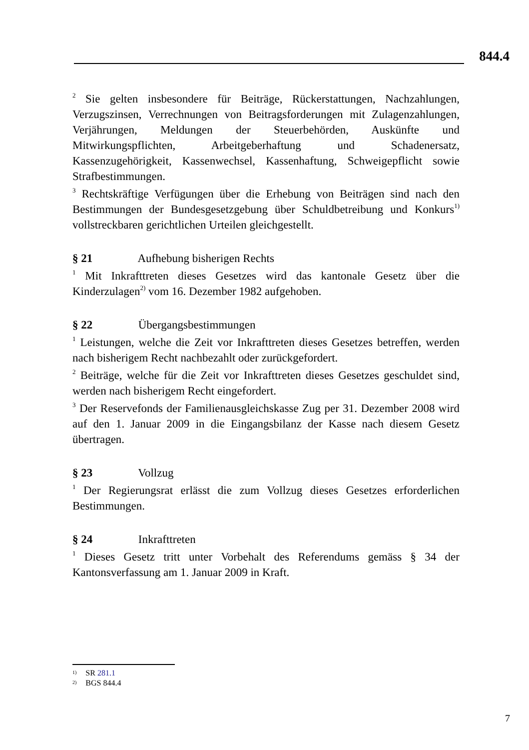844.4
<sup>2</sup> Sie gelten insbesondere für Beiträge, Rückerstattungen, Nachzahlungen, Verzugszinsen, Verrechnungen von Beitragsforderungen mit Zulagenzahlungen, Verjährungen, Meldungen der Steuerbehörden, Auskünfte und Mitwirkungspflichten, Arbeitgeberhaftung und Schadenersatz, Kassenzugehörigkeit, Kassenwechsel, Kassenhaftung, Schweigepflicht sowie Strafbestimmungen.
<sup>3</sup> Rechtskräftige Verfügungen über die Erhebung von Beiträgen sind nach den Bestimmungen der Bundesgesetzgebung über Schuldbetreibung und Konkurs<sup>1)</sup> vollstreckbaren gerichtlichen Urteilen gleichgestellt.
§ 21 Aufhebung bisherigen Rechts
<sup>1</sup> Mit Inkrafttreten dieses Gesetzes wird das kantonale Gesetz über die Kinderzulagen<sup>2)</sup> vom 16. Dezember 1982 aufgehoben.
§ 22 Übergangsbestimmungen
<sup>1</sup> Leistungen, welche die Zeit vor Inkrafttreten dieses Gesetzes betreffen, werden nach bisherigem Recht nachbezahlt oder zurückgefordert.
<sup>2</sup> Beiträge, welche für die Zeit vor Inkrafttreten dieses Gesetzes geschuldet sind, werden nach bisherigem Recht eingefordert.
<sup>3</sup> Der Reservefonds der Familienausgleichskasse Zug per 31. Dezember 2008 wird auf den 1. Januar 2009 in die Eingangsbilanz der Kasse nach diesem Gesetz übertragen.
§ 23 Vollzug
<sup>1</sup> Der Regierungsrat erlässt die zum Vollzug dieses Gesetzes erforderlichen Bestimmungen.
§ 24 Inkrafttreten
<sup>1</sup> Dieses Gesetz tritt unter Vorbehalt des Referendums gemäss § 34 der Kantonsverfassung am 1. Januar 2009 in Kraft.
<sup>1)</sup> SR 281.1
<sup>2)</sup> BGS 844.4
7